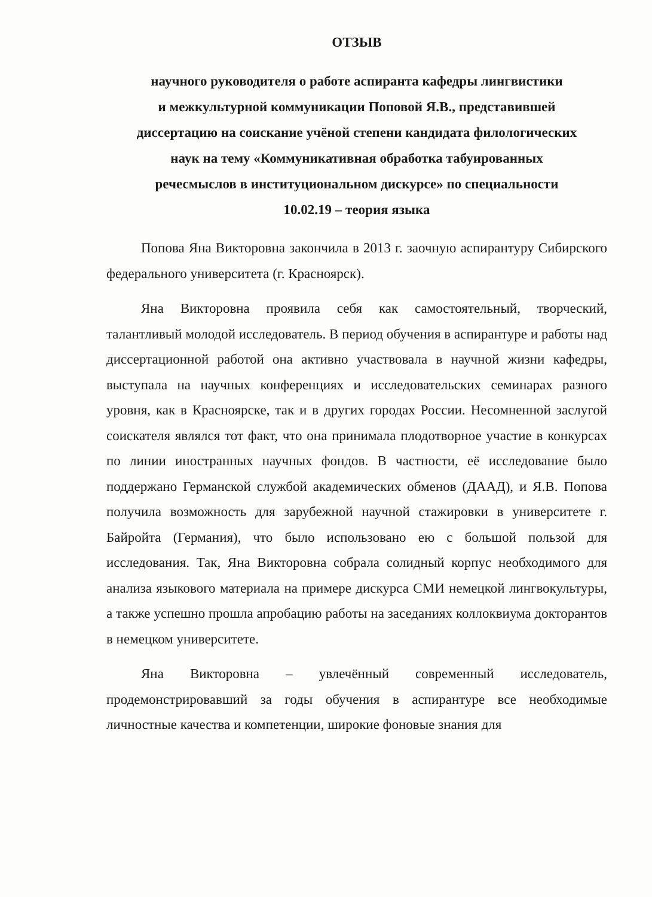ОТЗЫВ
научного руководителя о работе аспиранта кафедры лингвистики
и межкультурной коммуникации Поповой Я.В., представившей
диссертацию на соискание учёной степени кандидата филологических
наук на тему «Коммуникативная обработка табуированных
речесмыслов в институциональном дискурсе» по специальности
10.02.19 – теория языка
Попова Яна Викторовна закончила в 2013 г. заочную аспирантуру Сибирского федерального университета (г. Красноярск).
Яна Викторовна проявила себя как самостоятельный, творческий, талантливый молодой исследователь. В период обучения в аспирантуре и работы над диссертационной работой она активно участвовала в научной жизни кафедры, выступала на научных конференциях и исследовательских семинарах разного уровня, как в Красноярске, так и в других городах России. Несомненной заслугой соискателя являлся тот факт, что она принимала плодотворное участие в конкурсах по линии иностранных научных фондов. В частности, её исследование было поддержано Германской службой академических обменов (ДААД), и Я.В. Попова получила возможность для зарубежной научной стажировки в университете г. Байройта (Германия), что было использовано ею с большой пользой для исследования. Так, Яна Викторовна собрала солидный корпус необходимого для анализа языкового материала на примере дискурса СМИ немецкой лингвокультуры, а также успешно прошла апробацию работы на заседаниях коллоквиума докторантов в немецком университете.
Яна Викторовна – увлечённый современный исследователь, продемонстрировавший за годы обучения в аспирантуре все необходимые личностные качества и компетенции, широкие фоновые знания для